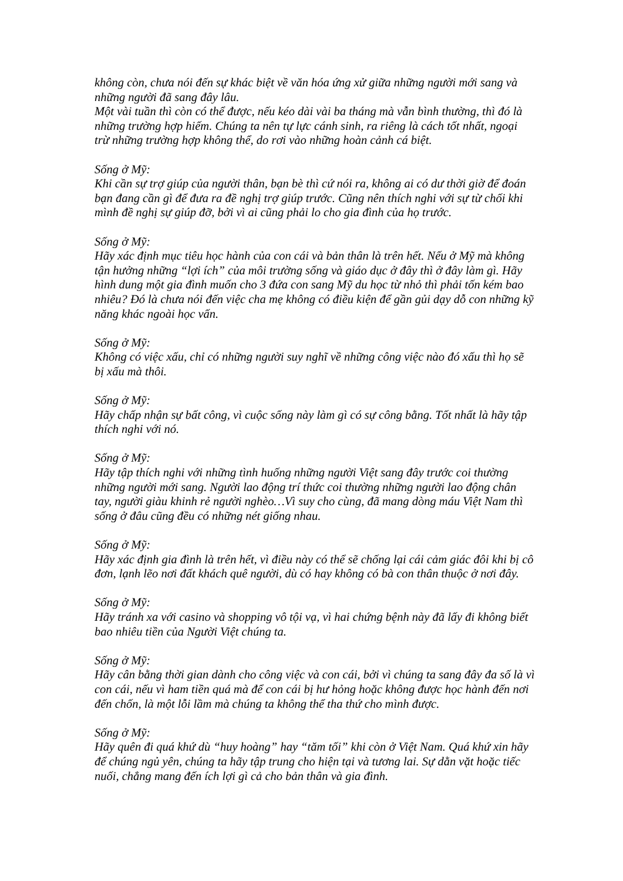không còn, chưa nói đến sự khác biệt về văn hóa ứng xử giữa những người mới sang và những người đã sang đây lâu.
Một vài tuần thì còn có thể được, nếu kéo dài vài ba tháng mà vẫn bình thường, thì đó là những trường hợp hiếm. Chúng ta nên tự lực cánh sinh, ra riêng là cách tốt nhất, ngoại trừ những trường hợp không thể, do rơi vào những hoàn cảnh cá biệt.
Sống ở Mỹ:
Khi cần sự trợ giúp của người thân, bạn bè thì cứ nói ra, không ai có dư thời giờ để đoán bạn đang cần gì để đưa ra đề nghị trợ giúp trước. Cũng nên thích nghi với sự từ chối khi mình đề nghị sự giúp đỡ, bởi vì ai cũng phải lo cho gia đình của họ trước.
Sống ở Mỹ:
Hãy xác định mục tiêu học hành của con cái và bản thân là trên hết. Nếu ở Mỹ mà không tận hưởng những “lợi ích” của môi trường sống và giáo dục ở đây thì ở đây làm gì. Hãy hình dung một gia đình muốn cho 3 đứa con sang Mỹ du học từ nhỏ thì phải tốn kém bao nhiêu? Đó là chưa nói đến việc cha mẹ không có điều kiện để gần gủi dạy dỗ con những kỹ năng khác ngoài học vấn.
Sống ở Mỹ:
Không có việc xấu, chỉ có những người suy nghĩ về những công việc nào đó xấu thì họ sẽ bị xấu mà thôi.
Sống ở Mỹ:
Hãy chấp nhận sự bất công, vì cuộc sống này làm gì có sự công bằng. Tốt nhất là hãy tập thích nghi với nó.
Sống ở Mỹ:
Hãy tập thích nghi với những tình huống những người Việt sang đây trước coi thường những người mới sang. Người lao động trí thức coi thường những người lao động chân tay, người giàu khinh rẻ người nghèo…Vì suy cho cùng, đã mang dòng máu Việt Nam thì sống ở đâu cũng đều có những nét giống nhau.
Sống ở Mỹ:
Hãy xác định gia đình là trên hết, vì điều này có thể sẽ chống lại cái cảm giác đôi khi bị cô đơn, lạnh lẽo nơi đất khách quê người, dù có hay không có bà con thân thuộc ở nơi đây.
Sống ở Mỹ:
Hãy tránh xa với casino và shopping vô tội vạ, vì hai chứng bệnh này đã lấy đi không biết bao nhiêu tiền của Người Việt chúng ta.
Sống ở Mỹ:
Hãy cân bằng thời gian dành cho công việc và con cái, bởi vì chúng ta sang đây đa số là vì con cái, nếu vì ham tiền quá mà để con cái bị hư hỏng hoặc không được học hành đến nơi đến chốn, là một lỗi lầm mà chúng ta không thể tha thứ cho mình được.
Sống ở Mỹ:
Hãy quên đi quá khứ dù “huy hoàng” hay “tăm tối” khi còn ở Việt Nam. Quá khứ xin hãy để chúng ngủ yên, chúng ta hãy tập trung cho hiện tại và tương lai. Sự dằn vặt hoặc tiếc nuối, chẳng mang đến ích lợi gì cả cho bản thân và gia đình.